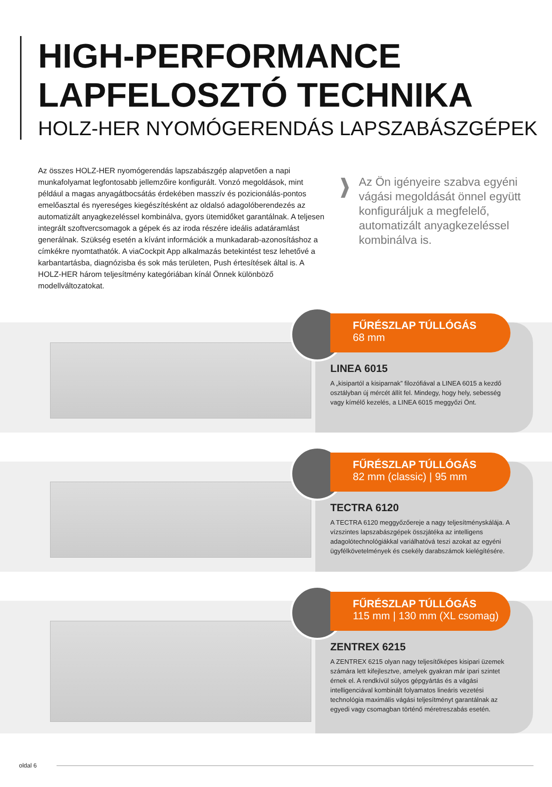HIGH-PERFORMANCE
LAPFELOSZTÓ TECHNIKA
HOLZ-HER NYOMÓGERENDÁS LAPSZABÁSZGÉPEK
Az összes HOLZ-HER nyomógerendás lapszabászgép alapvetően a napi munkafolyamat legfontosabb jellemzőire konfigurált. Vonzó megoldások, mint például a magas anyagátbocsátás érdekében masszív és pozicionálás-pontos emelőasztal és nyereséges kiegészítésként az oldalsó adagolóberendezés az automatizált anyagkezeléssel kombinálva, gyors ütemidőket garantálnak. A teljesen integrált szoftvercsomagok a gépek és az iroda részére ideális adatáramlást generálnak. Szükség esetén a kívánt információk a munkadarab-azonosításhoz a címkékre nyomtathatók. A viaCockpit App alkalmazás betekintést tesz lehetővé a karbantartásba, diagnózisba és sok más területen, Push értesítések által is. A HOLZ-HER három teljesítmény kategóriában kínál Önnek különböző modellváltozatokat.
Az Ön igényeire szabva egyéni vágási megoldását önnel együtt konfiguráljuk a megfelelő, automatizált anyagkezeléssel kombinálva is.
FŰRÉSZLAP TÚLLÓGÁS
68 mm
LINEA 6015
A „kisipartól a kisiparnak” filozófiával a LINEA 6015 a kezdő osztályban új mércét állít fel. Mindegy, hogy hely, sebesség vagy kímélő kezelés, a LINEA 6015 meggyőzi Önt.
FŰRÉSZLAP TÚLLÓGÁS
82 mm (classic) | 95 mm
TECTRA 6120
A TECTRA 6120 meggyőzőereje a nagy teljesítményskálája. A vízszintes lapszabászgépek összjátéka az intelligens adagolótechnológiákkal variálhatóvá teszi azokat az egyéni ügyfélkövetelmények és csekély darabszámok kielégítésére.
FŰRÉSZLAP TÚLLÓGÁS
115 mm | 130 mm (XL csomag)
ZENTREX 6215
A ZENTREX 6215 olyan nagy teljesítőképes kisipari üzemek számára lett kifejlesztve, amelyek gyakran már ipari szintet érnek el. A rendkívül súlyos gépgyártás és a vágási intelligenciával kombinált folyamatos lineáris vezetési technológia maximális vágási teljesítményt garantálnak az egyedi vagy csomagban történő méretreszabás esetén.
oldal 6